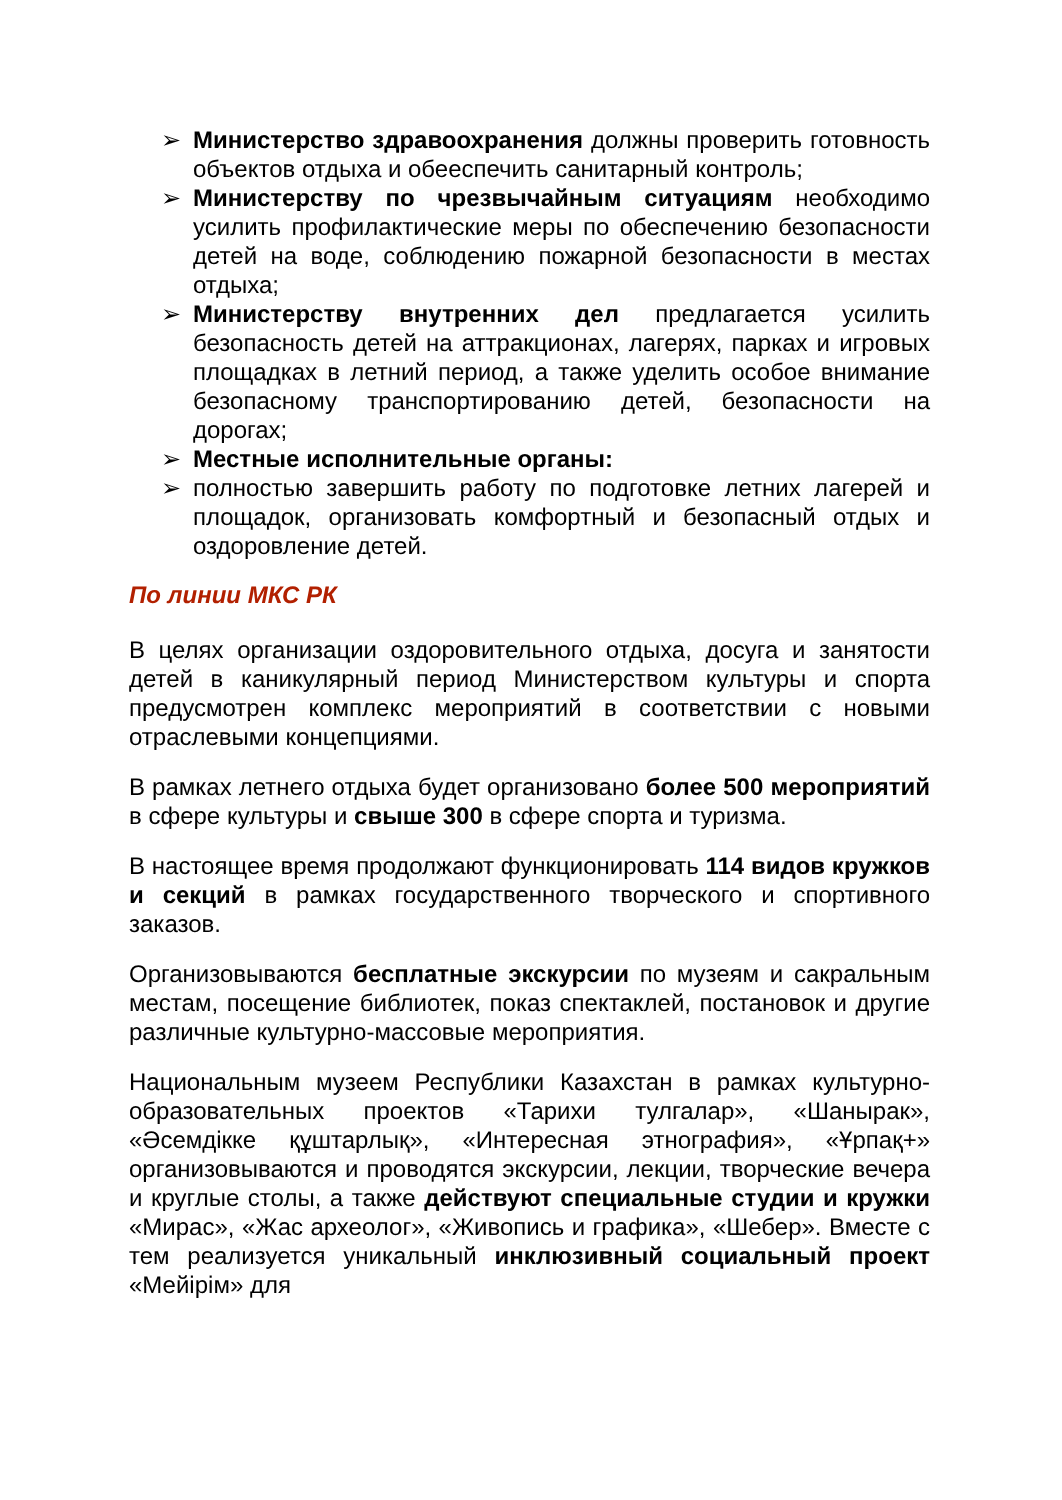➢ Министерство здравоохранения должны проверить готовность объектов отдыха и обееспечить санитарный контроль;
➢ Министерству по чрезвычайным ситуациям необходимо усилить профилактические меры по обеспечению безопасности детей на воде, соблюдению пожарной безопасности в местах отдыха;
➢ Министерству внутренних дел предлагается усилить безопасность детей на аттракционах, лагерях, парках и игровых площадках в летний период, а также уделить особое внимание безопасному транспортированию детей, безопасности на дорогах;
➢ Местные исполнительные органы:
➢ полностью завершить работу по подготовке летних лагерей и площадок, организовать комфортный и безопасный отдых и оздоровление детей.
По линии МКС РК
В целях организации оздоровительного отдыха, досуга и занятости детей в каникулярный период Министерством культуры и спорта предусмотрен комплекс мероприятий в соответствии с новыми отраслевыми концепциями.
В рамках летнего отдыха будет организовано более 500 мероприятий в сфере культуры и свыше 300 в сфере спорта и туризма.
В настоящее время продолжают функционировать 114 видов кружков и секций в рамках государственного творческого и спортивного заказов.
Организовываются бесплатные экскурсии по музеям и сакральным местам, посещение библиотек, показ спектаклей, постановок и другие различные культурно-массовые мероприятия.
Национальным музеем Республики Казахстан в рамках культурно-образовательных проектов «Тарихи тулгалар», «Шанырак», «Әсемдікке құштарлық», «Интересная этнография», «Ұрпақ+» организовываются и проводятся экскурсии, лекции, творческие вечера и круглые столы, а также действуют специальные студии и кружки «Мирас», «Жас археолог», «Живопись и графика», «Шебер». Вместе с тем реализуется уникальный инклюзивный социальный проект «Мейірім» для